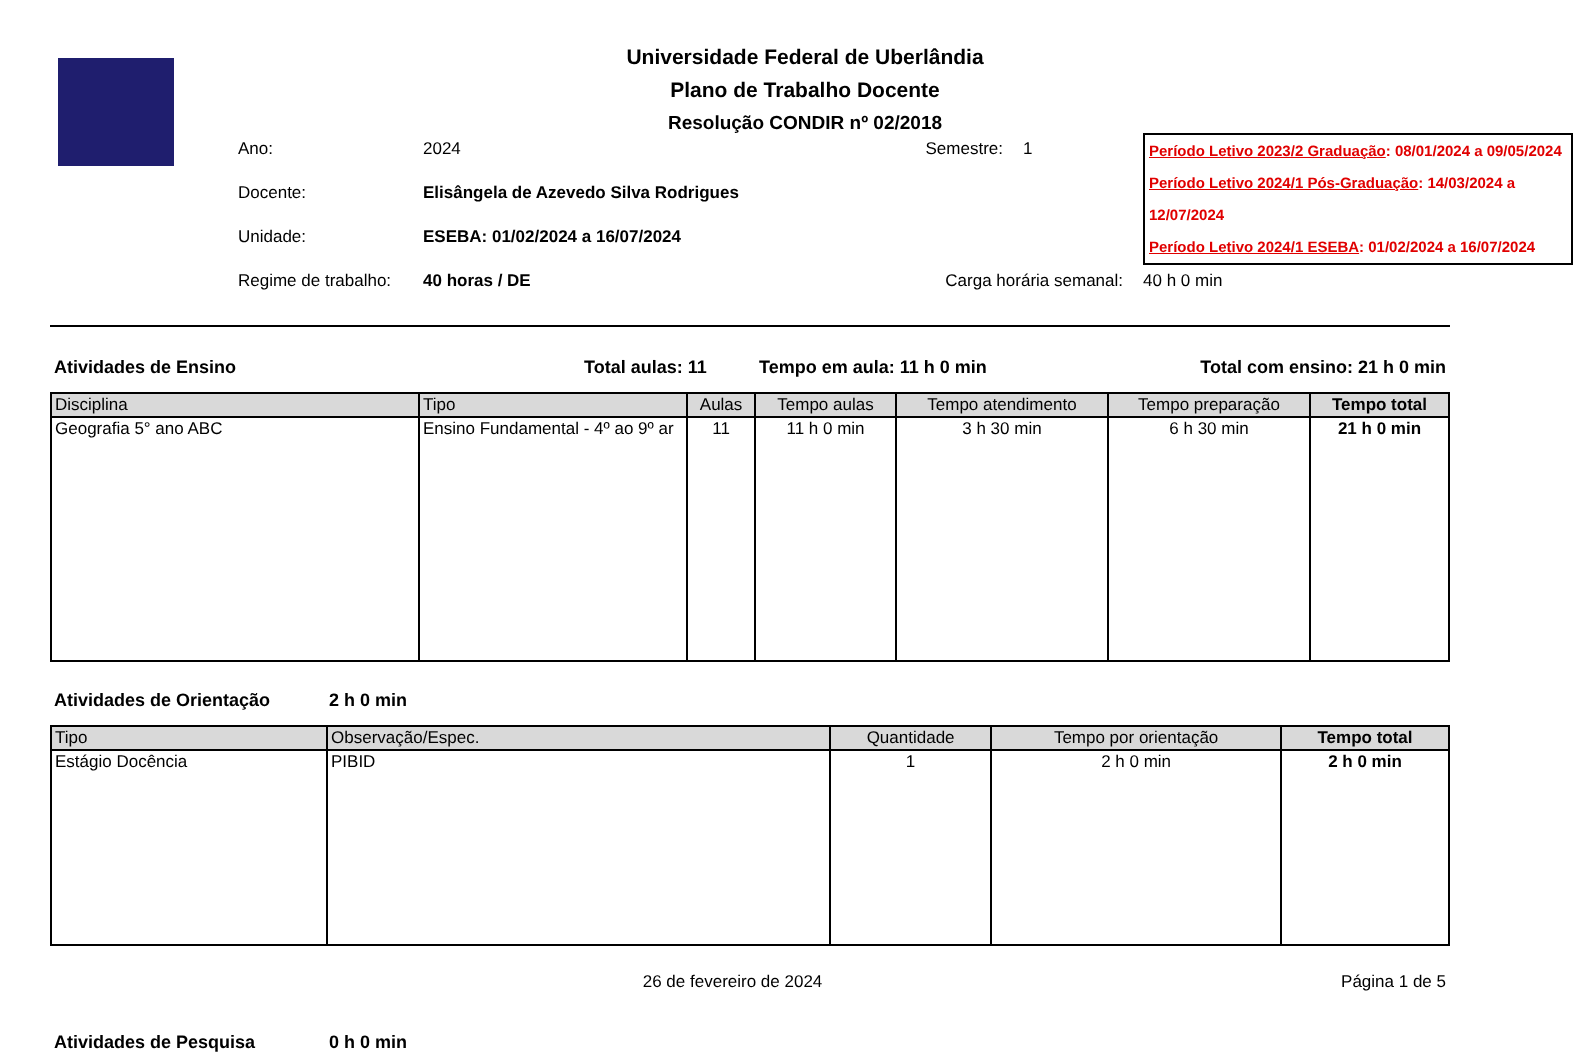Universidade Federal de Uberlândia
Plano de Trabalho Docente
Resolução CONDIR nº 02/2018
Ano:
2024
Semestre:
1
Período Letivo 2023/2 Graduação: 08/01/2024 a 09/05/2024
Período Letivo 2024/1 Pós-Graduação: 14/03/2024 a 12/07/2024
Período Letivo 2024/1 ESEBA: 01/02/2024 a 16/07/2024
Docente:
Elisângela de Azevedo Silva Rodrigues
Unidade:
ESEBA: 01/02/2024 a 16/07/2024
Regime de trabalho:
40 horas / DE
Carga horária semanal:
40 h 0 min
Atividades de Ensino Total aulas: 11 Tempo em aula: 11 h 0 min Total com ensino: 21 h 0 min
| Disciplina | Tipo | Aulas | Tempo aulas | Tempo atendimento | Tempo preparação | Tempo total |
| --- | --- | --- | --- | --- | --- | --- |
| Geografia 5° ano ABC | Ensino Fundamental - 4º ao 9º ar | 11 | 11 h 0 min | 3 h 30 min | 6 h 30 min | 21 h 0 min |
Atividades de Orientação 2 h 0 min
| Tipo | Observação/Espec. | Quantidade | Tempo por orientação | Tempo total |
| --- | --- | --- | --- | --- |
| Estágio Docência | PIBID | 1 | 2 h 0 min | 2 h 0 min |
26 de fevereiro de 2024 Página 1 de 5
Atividades de Pesquisa 0 h 0 min